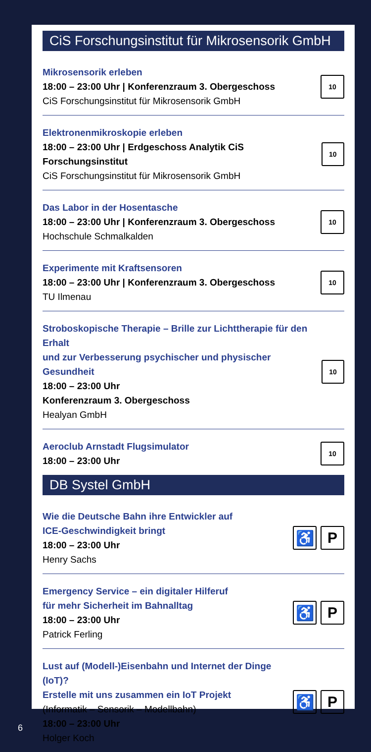CiS Forschungsinstitut für Mikrosensorik GmbH
Mikrosensorik erleben
18:00 – 23:00 Uhr | Konferenzraum 3. Obergeschoss
CiS Forschungsinstitut für Mikrosensorik GmbH
10
Elektronenmikroskopie erleben
18:00 – 23:00 Uhr | Erdgeschoss Analytik CiS Forschungsinstitut
CiS Forschungsinstitut für Mikrosensorik GmbH
10
Das Labor in der Hosentasche
18:00 – 23:00 Uhr | Konferenzraum 3. Obergeschoss
Hochschule Schmalkalden
10
Experimente mit Kraftsensoren
18:00 – 23:00 Uhr | Konferenzraum 3. Obergeschoss
TU Ilmenau
10
Stroboskopische Therapie – Brille zur Lichttherapie für den Erhalt
und zur Verbesserung psychischer und physischer Gesundheit
18:00 – 23:00 Uhr
Konferenzraum 3. Obergeschoss
Healyan GmbH
10
Aeroclub Arnstadt Flugsimulator
18:00 – 23:00 Uhr
10
DB Systel GmbH
Wie die Deutsche Bahn ihre Entwickler auf
ICE-Geschwindigkeit bringt
18:00 – 23:00 Uhr
Henry Sachs
♿ P
Emergency Service – ein digitaler Hilferuf
für mehr Sicherheit im Bahnalltag
18:00 – 23:00 Uhr
Patrick Ferling
♿ P
Lust auf (Modell-)Eisenbahn und Internet der Dinge (IoT)?
Erstelle mit uns zusammen ein IoT Projekt
(Informatik – Sensorik – Modellbahn)
18:00 – 23:00 Uhr
Holger Koch
♿ P
6